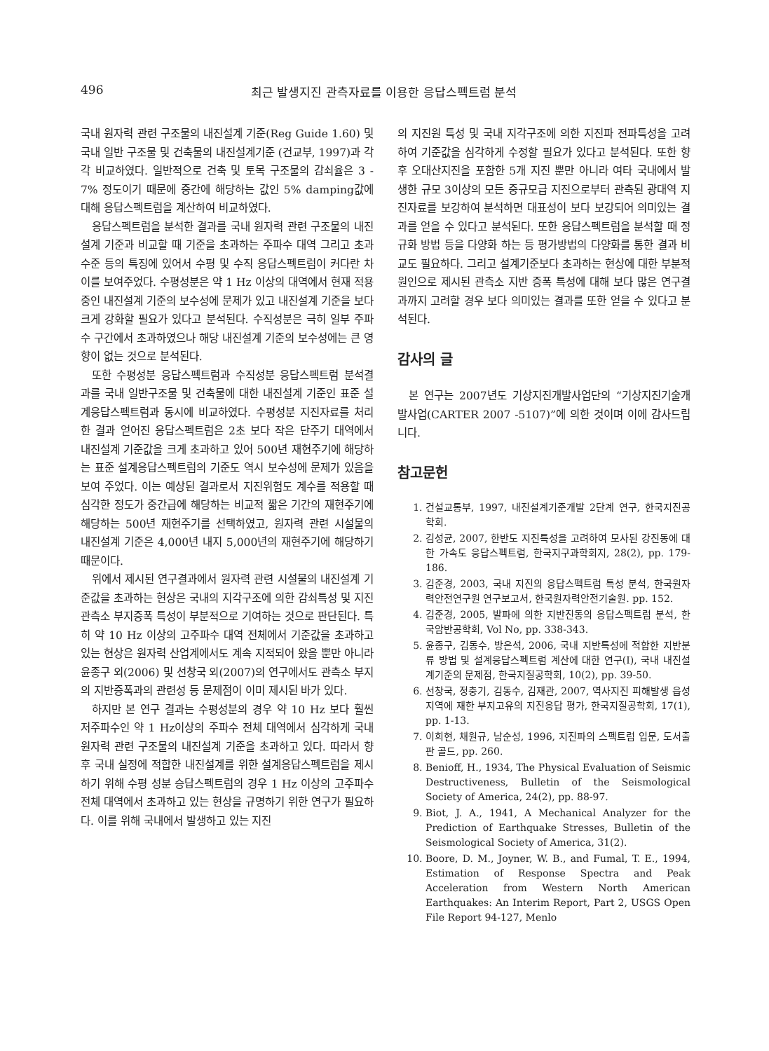496 최근 발생지진 관측자료를 이용한 응답스펙트럼 분석
국내 원자력 관련 구조물의 내진설계 기준(Reg Guide 1.60) 및 국내 일반 구조물 및 건축물의 내진설계기준 (건교부, 1997)과 각각 비교하였다. 일반적으로 건축 및 토목 구조물의 감쇠율은 3 - 7% 정도이기 때문에 중간에 해당하는 값인 5% damping값에 대해 응답스펙트럼을 계산하여 비교하였다.
응답스펙트럼을 분석한 결과를 국내 원자력 관련 구조물의 내진설계 기준과 비교할 때 기준을 초과하는 주파수 대역 그리고 초과 수준 등의 특징에 있어서 수평 및 수직 응답스펙트럼이 커다란 차이를 보여주었다. 수평성분은 약 1 Hz 이상의 대역에서 현재 적용중인 내진설계 기준의 보수성에 문제가 있고 내진설계 기준을 보다 크게 강화할 필요가 있다고 분석된다. 수직성분은 극히 일부 주파수 구간에서 초과하였으나 해당 내진설계 기준의 보수성에는 큰 영향이 없는 것으로 분석된다.
또한 수평성분 응답스펙트럼과 수직성분 응답스펙트럼 분석결과를 국내 일반구조물 및 건축물에 대한 내진설계 기준인 표준 설계응답스펙트럼과 동시에 비교하였다. 수평성분 지진자료를 처리한 결과 얻어진 응답스펙트럼은 2초 보다 작은 단주기 대역에서 내진설계 기준값을 크게 초과하고 있어 500년 재현주기에 해당하는 표준 설계응답스펙트럼의 기준도 역시 보수성에 문제가 있음을 보여 주었다. 이는 예상된 결과로서 지진위험도 계수를 적용할 때 심각한 정도가 중간급에 해당하는 비교적 짧은 기간의 재현주기에 해당하는 500년 재현주기를 선택하였고, 원자력 관련 시설물의 내진설계 기준은 4,000년 내지 5,000년의 재현주기에 해당하기 때문이다.
위에서 제시된 연구결과에서 원자력 관련 시설물의 내진설계 기준값을 초과하는 현상은 국내의 지각구조에 의한 감쇠특성 및 지진관측소 부지증폭 특성이 부분적으로 기여하는 것으로 판단된다. 특히 약 10 Hz 이상의 고주파수 대역 전체에서 기준값을 초과하고 있는 현상은 원자력 산업계에서도 계속 지적되어 왔을 뿐만 아니라 윤종구 외(2006) 및 선창국 외(2007)의 연구에서도 관측소 부지의 지반증폭과의 관련성 등 문제점이 이미 제시된 바가 있다.
하지만 본 연구 결과는 수평성분의 경우 약 10 Hz 보다 훨씬 저주파수인 약 1 Hz이상의 주파수 전체 대역에서 심각하게 국내 원자력 관련 구조물의 내진설계 기준을 초과하고 있다. 따라서 향후 국내 실정에 적합한 내진설계를 위한 설계응답스펙트럼을 제시하기 위해 수평 성분 승답스펙트럼의 경우 1 Hz 이상의 고주파수 전체 대역에서 초과하고 있는 현상을 규명하기 위한 연구가 필요하다. 이를 위해 국내에서 발생하고 있는 지진
의 지진원 특성 및 국내 지각구조에 의한 지진파 전파특성을 고려하여 기준값을 심각하게 수정할 필요가 있다고 분석된다. 또한 향후 오대산지진을 포함한 5개 지진 뿐만 아니라 여타 국내에서 발생한 규모 3이상의 모든 중규모급 지진으로부터 관측된 광대역 지진자료를 보강하여 분석하면 대표성이 보다 보강되어 의미있는 결과를 얻을 수 있다고 분석된다. 또한 응답스펙트럼을 분석할 때 정규화 방법 등을 다양화 하는 등 평가방법의 다양화를 통한 결과 비교도 필요하다. 그리고 설계기준보다 초과하는 현상에 대한 부분적 원인으로 제시된 관측소 지반 증폭 특성에 대해 보다 많은 연구결과까지 고려할 경우 보다 의미있는 결과를 또한 얻을 수 있다고 분석된다.
감사의 글
본 연구는 2007년도 기상지진개발사업단의 “기상지진기술개발사업(CARTER 2007 -5107)”에 의한 것이며 이에 감사드립니다.
참고문헌
1. 건설교통부, 1997, 내진설계기준개발 2단계 연구, 한국지진공학회.
2. 김성균, 2007, 한반도 지진특성을 고려하여 모사된 강진동에 대한 가속도 응답스펙트럼, 한국지구과학회지, 28(2), pp. 179-186.
3. 김준경, 2003, 국내 지진의 응답스펙트럼 특성 분석, 한국원자력안전연구원 연구보고서, 한국원자력안전기술원. pp. 152.
4. 김준경, 2005, 발파에 의한 지반진동의 응답스펙트럼 분석, 한국암반공학회, Vol No, pp. 338-343.
5. 윤종구, 김동수, 방은석, 2006, 국내 지반특성에 적합한 지반분류 방법 및 설계응답스펙트럼 계산에 대한 연구(I), 국내 내진설계기준의 문제점, 한국지질공학회, 10(2), pp. 39-50.
6. 선창국, 정충기, 김동수, 김재관, 2007, 역사지진 피해발생 읍성지역에 재한 부지고유의 지진응답 평가, 한국지질공학회, 17(1), pp. 1-13.
7. 이희현, 채원규, 남순성, 1996, 지진파의 스펙트럼 입문, 도서출판 골드, pp. 260.
8. Benioff, H., 1934, The Physical Evaluation of Seismic Destructiveness, Bulletin of the Seismological Society of America, 24(2), pp. 88-97.
9. Biot, J. A., 1941, A Mechanical Analyzer for the Prediction of Earthquake Stresses, Bulletin of the Seismological Society of America, 31(2).
10. Boore, D. M., Joyner, W. B., and Fumal, T. E., 1994, Estimation of Response Spectra and Peak Acceleration from Western North American Earthquakes: An Interim Report, Part 2, USGS Open File Report 94-127, Menlo